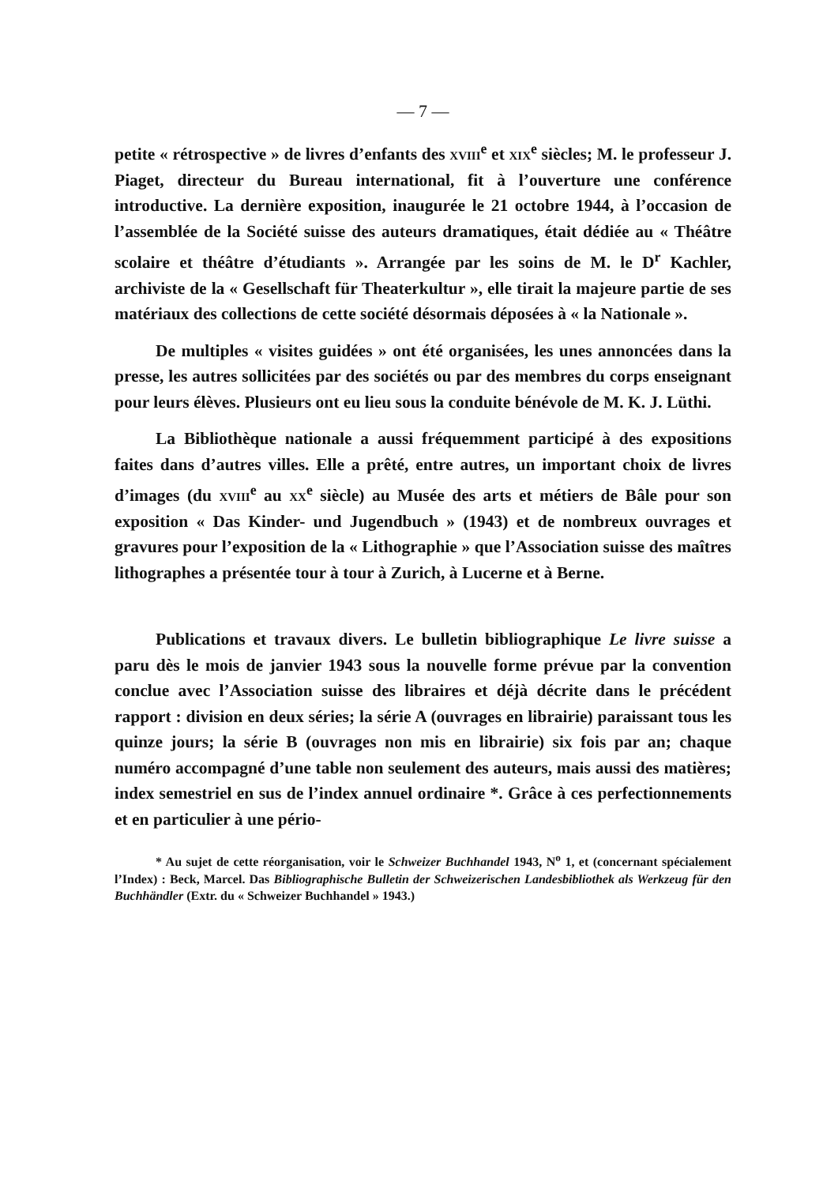— 7 —
petite « rétrospective » de livres d’enfants des xviii<sup>e</sup> et xix<sup>e</sup> siècles; M. le professeur J. Piaget, directeur du Bureau international, fit à l’ouverture une conférence introductive. La dernière exposition, inaugurée le 21 octobre 1944, à l’occasion de l’assemblée de la Société suisse des auteurs dramatiques, était dédiée au « Théâtre scolaire et théâtre d’étudiants ». Arrangée par les soins de M. le D<sup>r</sup> Kachler, archiviste de la « Gesellschaft für Theaterkultur », elle tirait la majeure partie de ses matériaux des collections de cette société désormais déposées à « la Nationale ».
De multiples « visites guidées » ont été organisées, les unes annoncées dans la presse, les autres sollicitées par des sociétés ou par des membres du corps enseignant pour leurs élèves. Plusieurs ont eu lieu sous la conduite bénévole de M. K. J. Lüthi.
La Bibliothèque nationale a aussi fréquemment participé à des expositions faites dans d’autres villes. Elle a prêté, entre autres, un important choix de livres d’images (du xviii<sup>e</sup> au xx<sup>e</sup> siècle) au Musée des arts et métiers de Bâle pour son exposition « Das Kinder- und Jugendbuch » (1943) et de nombreux ouvrages et gravures pour l’exposition de la « Lithographie » que l’Association suisse des maîtres lithographes a présentée tour à tour à Zurich, à Lucerne et à Berne.
Publications et travaux divers. Le bulletin bibliographique Le livre suisse a paru dès le mois de janvier 1943 sous la nouvelle forme prévue par la convention conclue avec l’Association suisse des libraires et déjà décrite dans le précédent rapport : division en deux séries; la série A (ouvrages en librairie) paraissant tous les quinze jours; la série B (ouvrages non mis en librairie) six fois par an; chaque numéro accompagné d’une table non seulement des auteurs, mais aussi des matières; index semestriel en sus de l’index annuel ordinaire *. Grâce à ces perfectionnements et en particulier à une pério-
* Au sujet de cette réorganisation, voir le Schweizer Buchhandel 1943, N<sup>o</sup> 1, et (concernant spécialement l’Index) : Beck, Marcel. Das Bibliographische Bulletin der Schweizerischen Landesbibliothek als Werkzeug für den Buchhändler (Extr. du « Schweizer Buchhandel » 1943.)